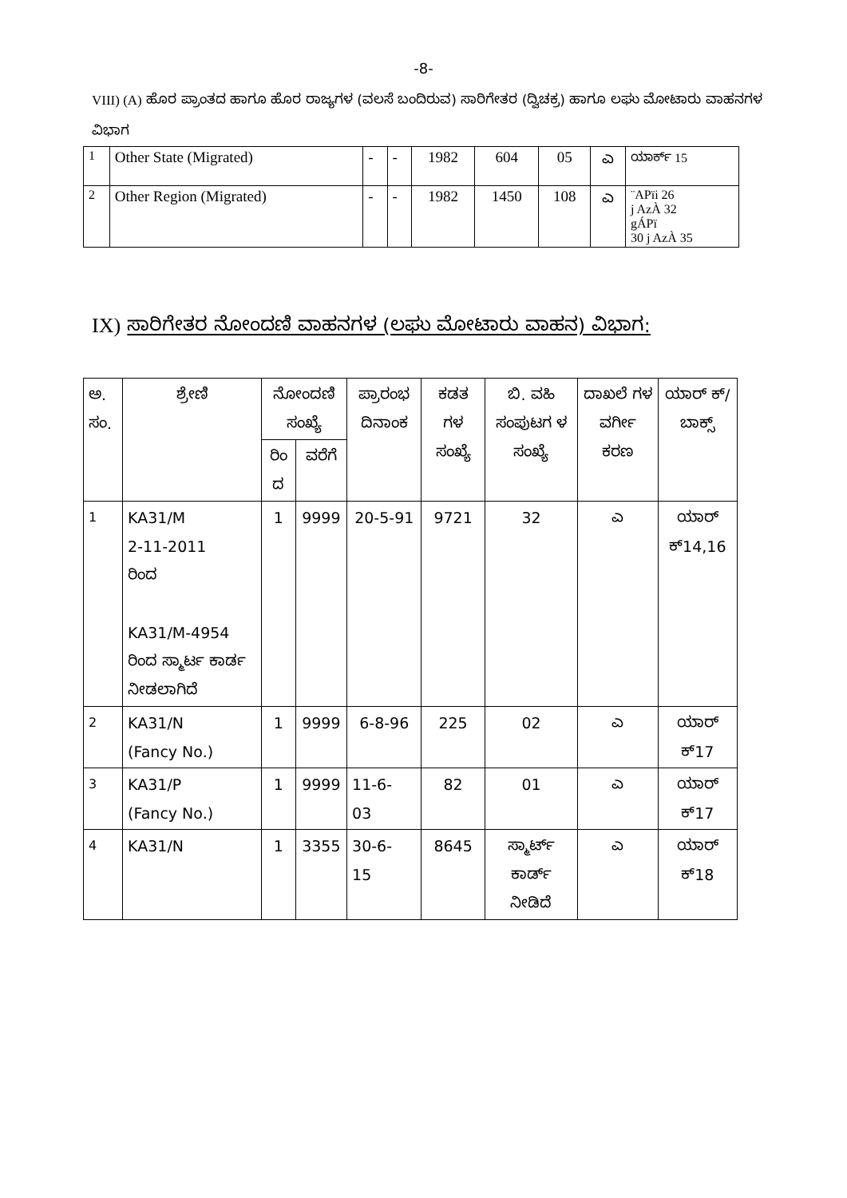-8-
VIII) (A) ಹೊರ ಪ್ರಾಂತದ ಹಾಗೂ ಹೊರ ರಾಜ್ಯಗಳ (ವಲಸೆ ಬಂದಿರುವ) ಸಾರಿಗೇತರ (ದ್ವಿಚಕ್ರ) ಹಾಗೂ ಲಘು ಮೋಟಾರು ವಾಹನಗಳ ವಿಭಾಗ
| 1 | Other State (Migrated) | - | - | 1982 | 604 | 05 | ಎ | ಯಾರ್ಕ್ 15 |
| 2 | Other Region (Migrated) | - | - | 1982 | 1450 | 108 | ಎ | ¨APïi 26 j AzÀ 32 gÁPï 30 j AzÀ 35 |
IX) ಸಾರಿಗೇತರ ನೋಂದಣಿ ವಾಹನಗಳ (ಲಘು ಮೋಟಾರು ವಾಹನ) ವಿಭಾಗ:
| ಅ. ಸಂ. | ಶ್ರೇಣಿ | ನೋಂದಣಿ ಸಂಖ್ಯೆ | | ಪ್ರಾರಂಭ ದಿನಾಂಕ | ಕಡತ ಗಳ ಸಂಖ್ಯೆ | ಬಿ. ವಹಿ ಸಂಪುಟಗ ಳ ಸಂಖ್ಯೆ | ದಾಖಲೆ ಗಳ ವರ್ಗೀ ಕರಣ | ಯಾರ್ ಕ್/ ಬಾಕ್ಸ್ |
| --- | --- | --- | --- | --- | --- | --- | --- | --- |
| | | ರಿಂ ದ | ವರೆಗೆ | | | | | |
| 1 | KA31/M 2-11-2011 ರಿಂದ KA31/M-4954 ರಿಂದ ಸ್ಮಾರ್ಟ ಕಾರ್ಡ ನೀಡಲಾಗಿದೆ | 1 | 9999 | 20-5-91 | 9721 | 32 | ಎ | ಯಾರ್ ಕ್14,16 |
| 2 | KA31/N (Fancy No.) | 1 | 9999 | 6-8-96 | 225 | 02 | ಎ | ಯಾರ್ ಕ್17 |
| 3 | KA31/P (Fancy No.) | 1 | 9999 | 11-6- 03 | 82 | 01 | ಎ | ಯಾರ್ ಕ್17 |
| 4 | KA31/N | 1 | 3355 | 30-6- 15 | 8645 | ಸ್ಮಾರ್ಟ್ ಕಾರ್ಡ್ ನೀಡಿದೆ | ಎ | ಯಾರ್ ಕ್18 |